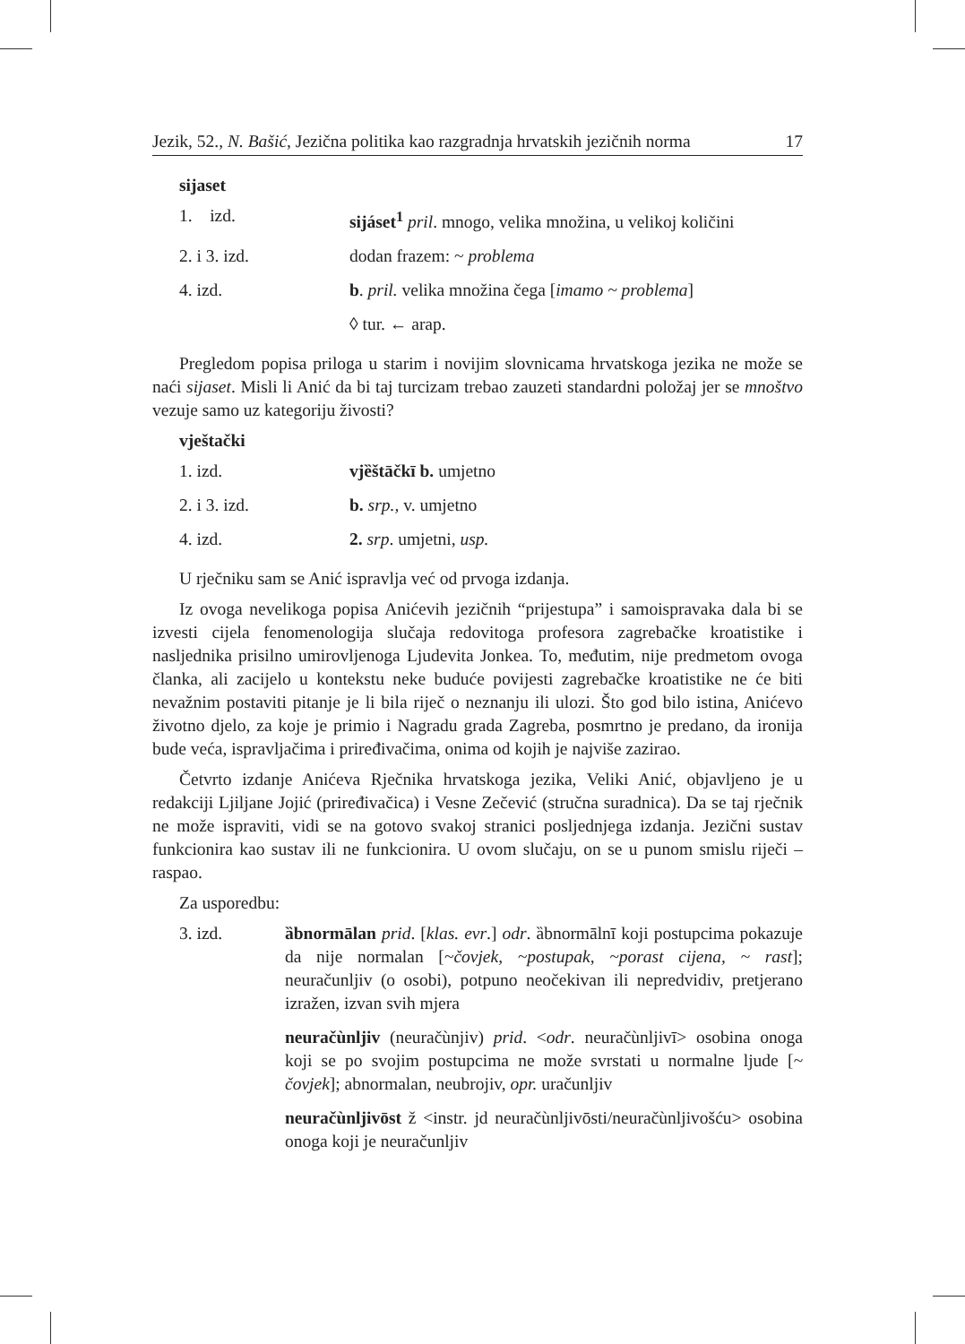Jezik, 52., N. Bašić, Jezična politika kao razgradnja hrvatskih jezičnih norma 17
sijaset
| 1. izd. | sijáset<sup>1</sup> pril . mnogo, velika množina, u velikoj količini |
| 2. i 3. izd. | dodan frazem: ~ problema |
| 4. izd. | b . pril. velika množina čega [ imamo ~ problema ] |
| | ◊ tur. ← arap. |
Pregledom popisa priloga u starim i novijim slovnicama hrvatskoga jezika ne može se naći sijaset. Misli li Anić da bi taj turcizam trebao zauzeti standardni položaj jer se mnoštvo vezuje samo uz kategoriju živosti?
vještački
| 1. izd. | vjȅštāčkī b. umjetno |
| 2. i 3. izd. | b. srp., v. umjetno |
| 4. izd. | 2. srp . umjetni, usp. |
U rječniku sam se Anić ispravlja već od prvoga izdanja.
Iz ovoga nevelikoga popisa Anićevih jezičnih “prijestupa” i samoispravaka dala bi se izvesti cijela fenomenologija slučaja redovitoga profesora zagrebačke kroatistike i nasljednika prisilno umirovljenoga Ljudevita Jonkea. To, međutim, nije predmetom ovoga članka, ali zacijelo u kontekstu neke buduće povijesti zagrebačke kroatistike ne će biti nevažnim postaviti pitanje je li bila riječ o neznanju ili ulozi. Što god bilo istina, Anićevo životno djelo, za koje je primio i Nagradu grada Zagreba, posmrtno je predano, da ironija bude veća, ispravljačima i priređivačima, onima od kojih je najviše zazirao.
Četvrto izdanje Anićeva Rječnika hrvatskoga jezika, Veliki Anić, objavljeno je u redakciji Ljiljane Jojić (priređivačica) i Vesne Zečević (stručna suradnica). Da se taj rječnik ne može ispraviti, vidi se na gotovo svakoj stranici posljednjega izdanja. Jezični sustav funkcionira kao sustav ili ne funkcionira. U ovom slučaju, on se u punom smislu riječi – raspao.
Za usporedbu:
| 3. izd. | ȁbnormālan prid . [ klas. evr .] odr . ȁbnormālnī koji postupcima pokazuje da nije normalan [ ~čovjek, ~postupak, ~porast cijena, ~ rast ]; neuračunljiv (o osobi), potpuno neočekivan ili nepredvidiv, pretjerano izražen, izvan svih mjera |
| | neuračùnljiv (neuračùnjiv) prid . < odr . neuračùnljivī> osobina onoga koji se po svojim postupcima ne može svrstati u normalne ljude [ ~ čovjek ]; abnormalan, neubrojiv, opr. uračunljiv |
| | neuračùnljivōst ž <instr. jd neuračùnljivōsti/neuračùnljivošću> osobina onoga koji je neuračunljiv |